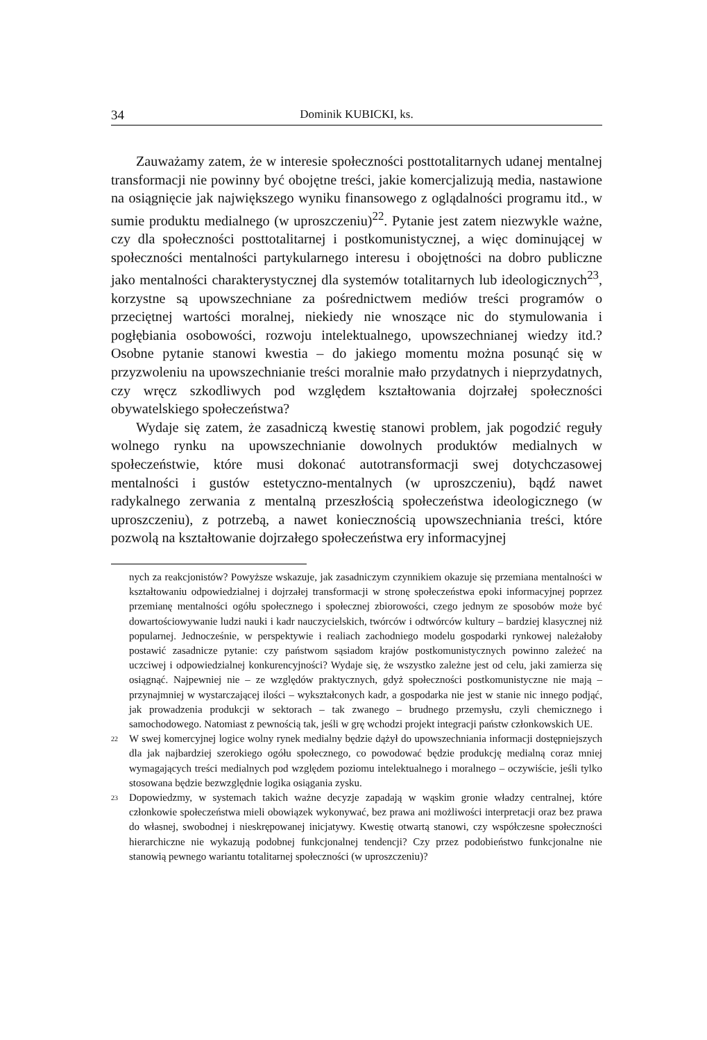34 Dominik KUBICKI, ks.
Zauważamy zatem, że w interesie społeczności posttotalitarnych udanej mentalnej transformacji nie powinny być obojętne treści, jakie komercjalizują media, nastawione na osiągnięcie jak największego wyniku finansowego z oglądalności programu itd., w sumie produktu medialnego (w uproszczeniu)<sup>22</sup>. Pytanie jest zatem niezwykle ważne, czy dla społeczności posttotalitarnej i postkomunistycznej, a więc dominującej w społeczności mentalności partykularnego interesu i obojętności na dobro publiczne jako mentalności charakterystycznej dla systemów totalitarnych lub ideologicznych<sup>23</sup>, korzystne są upowszechniane za pośrednictwem mediów treści programów o przeciętnej wartości moralnej, niekiedy nie wnoszące nic do stymulowania i pogłębiania osobowości, rozwoju intelektualnego, upowszechnianej wiedzy itd.? Osobne pytanie stanowi kwestia – do jakiego momentu można posunąć się w przyzwoleniu na upowszechnianie treści moralnie mało przydatnych i nieprzydatnych, czy wręcz szkodliwych pod względem kształtowania dojrzałej społeczności obywatelskiego społeczeństwa?
Wydaje się zatem, że zasadniczą kwestię stanowi problem, jak pogodzić reguły wolnego rynku na upowszechnianie dowolnych produktów medialnych w społeczeństwie, które musi dokonać autotransformacji swej dotychczasowej mentalności i gustów estetyczno-mentalnych (w uproszczeniu), bądź nawet radykalnego zerwania z mentalną przeszłością społeczeństwa ideologicznego (w uproszczeniu), z potrzebą, a nawet koniecznością upowszechniania treści, które pozwolą na kształtowanie dojrzałego społeczeństwa ery informacyjnej
nych za reakcjonistów? Powyższe wskazuje, jak zasadniczym czynnikiem okazuje się przemiana mentalności w kształtowaniu odpowiedzialnej i dojrzałej transformacji w stronę społeczeństwa epoki informacyjnej poprzez przemianę mentalności ogółu społecznego i społecznej zbiorowości, czego jednym ze sposobów może być dowartościowywanie ludzi nauki i kadr nauczycielskich, twórców i odtwórców kultury – bardziej klasycznej niż popularnej. Jednocześnie, w perspektywie i realiach zachodniego modelu gospodarki rynkowej należałoby postawić zasadnicze pytanie: czy państwom sąsiadom krajów postkomunistycznych powinno zależeć na uczciwej i odpowiedzialnej konkurencyjności? Wydaje się, że wszystko zależne jest od celu, jaki zamierza się osiągnąć. Najpewniej nie – ze względów praktycznych, gdyż społeczności postkomunistyczne nie mają – przynajmniej w wystarczającej ilości – wykształconych kadr, a gospodarka nie jest w stanie nic innego podjąć, jak prowadzenia produkcji w sektorach – tak zwanego – brudnego przemysłu, czyli chemicznego i samochodowego. Natomiast z pewnością tak, jeśli w grę wchodzi projekt integracji państw członkowskich UE.
<sup>22</sup>
W swej komercyjnej logice wolny rynek medialny będzie dążył do upowszechniania informacji dostępniejszych dla jak najbardziej szerokiego ogółu społecznego, co powodować będzie produkcję medialną coraz mniej wymagających treści medialnych pod względem poziomu intelektualnego i moralnego – oczywiście, jeśli tylko stosowana będzie bezwzględnie logika osiągania zysku.
<sup>23</sup>
Dopowiedzmy, w systemach takich ważne decyzje zapadają w wąskim gronie władzy centralnej, które członkowie społeczeństwa mieli obowiązek wykonywać, bez prawa ani możliwości interpretacji oraz bez prawa do własnej, swobodnej i nieskrępowanej inicjatywy. Kwestię otwartą stanowi, czy współczesne społeczności hierarchiczne nie wykazują podobnej funkcjonalnej tendencji? Czy przez podobieństwo funkcjonalne nie stanowią pewnego wariantu totalitarnej społeczności (w uproszczeniu)?